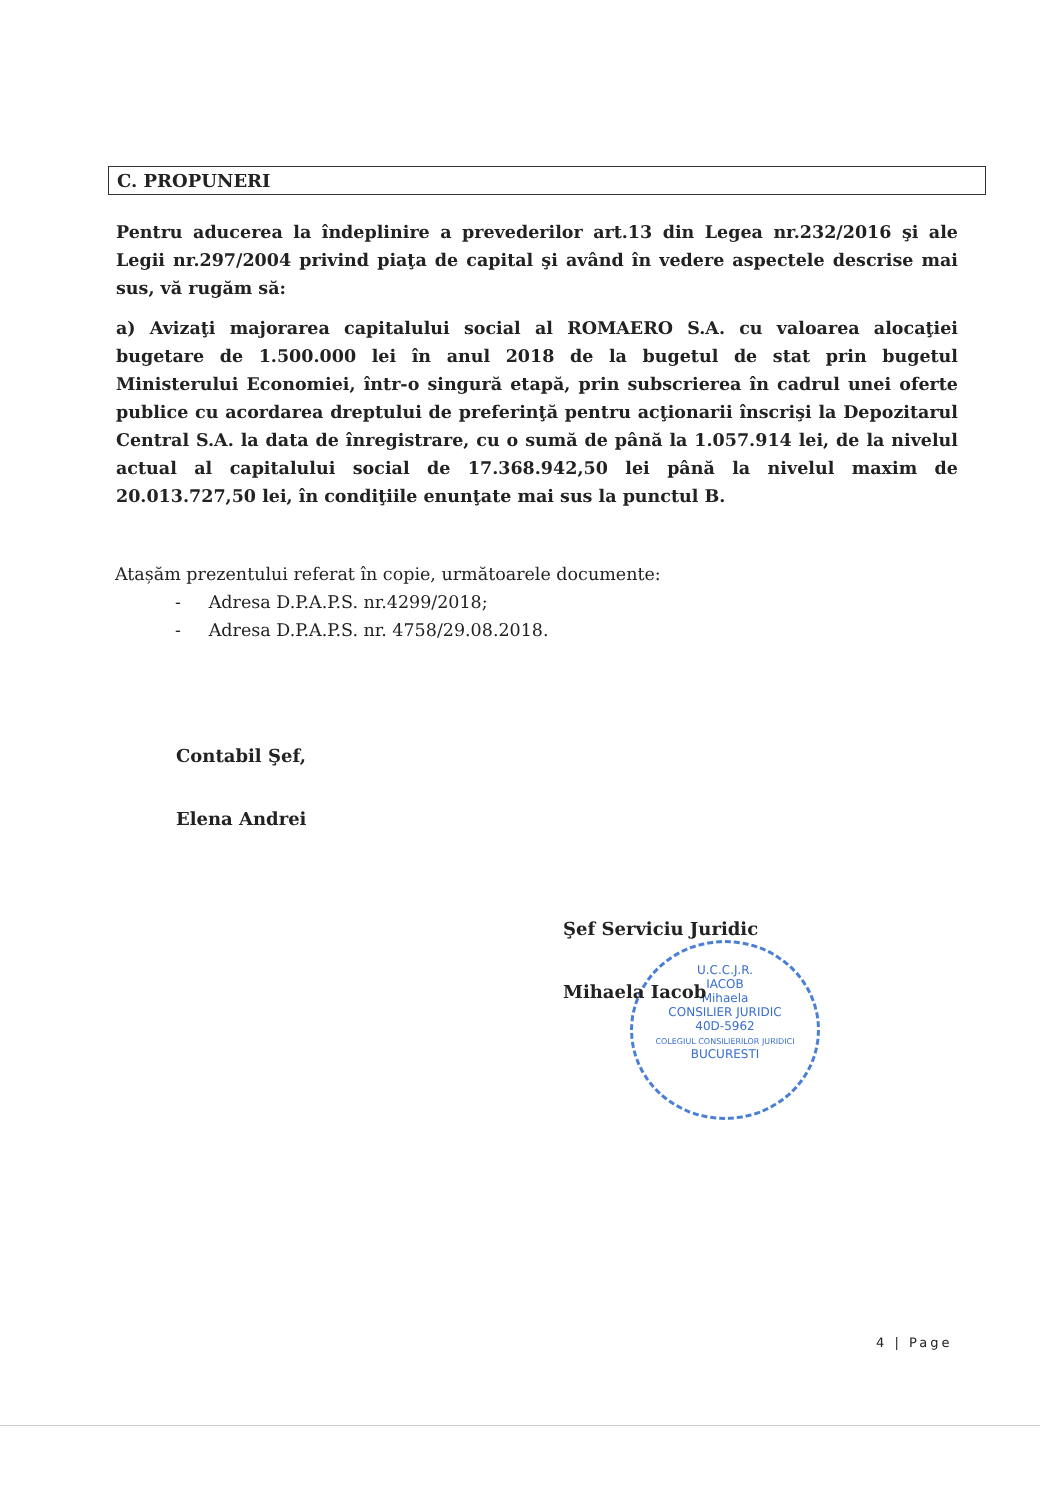C. PROPUNERI
Pentru aducerea la îndeplinire a prevederilor art.13 din Legea nr.232/2016 şi ale Legii nr.297/2004 privind piaţa de capital şi având în vedere aspectele descrise mai sus, vă rugăm să:
a) Avizaţi majorarea capitalului social al ROMAERO S.A. cu valoarea alocaţiei bugetare de 1.500.000 lei în anul 2018 de la bugetul de stat prin bugetul Ministerului Economiei, într-o singură etapă, prin subscrierea în cadrul unei oferte publice cu acordarea dreptului de preferinţă pentru acţionarii înscrişi la Depozitarul Central S.A. la data de înregistrare, cu o sumă de până la 1.057.914 lei, de la nivelul actual al capitalului social de 17.368.942,50 lei până la nivelul maxim de 20.013.727,50 lei, în condiţiile enunţate mai sus la punctul B.
Atașăm prezentului referat în copie, următoarele documente:
- Adresa D.P.A.P.S. nr.4299/2018;
- Adresa D.P.A.P.S. nr. 4758/29.08.2018.
Contabil Şef,
Elena Andrei
U.C.C.J.R.
IACOB
Mihaela
CONSILIER JURIDIC
40D-5962
COLEGIUL CONSILIERILOR JURIDICI
BUCURESTI
Şef Serviciu Juridic
Mihaela Iacob
4 | Page